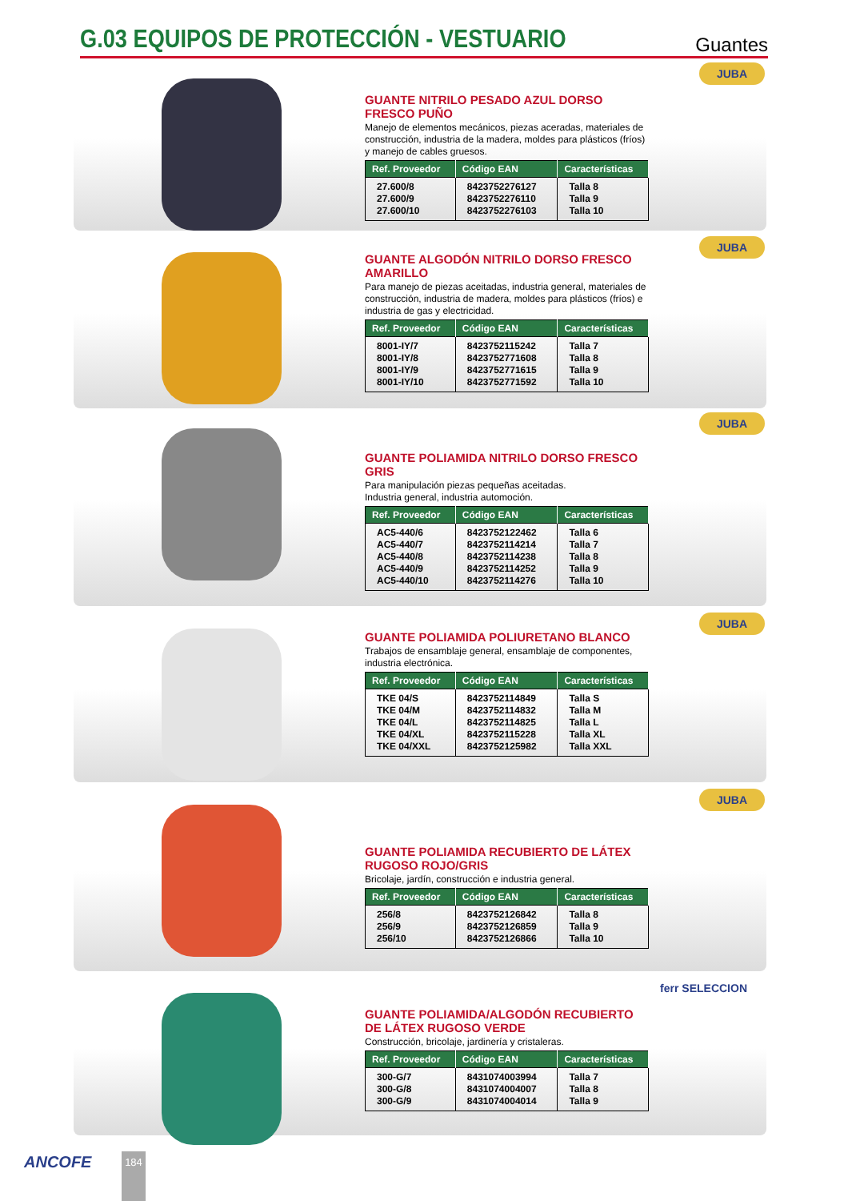G.03 EQUIPOS DE PROTECCIÓN - VESTUARIO
Guantes
JUBA
GUANTE NITRILO PESADO AZUL DORSO FRESCO PUÑO
Manejo de elementos mecánicos, piezas aceradas, materiales de construcción, industria de la madera, moldes para plásticos (fríos) y manejo de cables gruesos.
| Ref. Proveedor | Código EAN | Características |
| --- | --- | --- |
| 27.600/8 27.600/9 27.600/10 | 8423752276127 8423752276110 8423752276103 | Talla 8 Talla 9 Talla 10 |
JUBA
GUANTE ALGODÓN NITRILO DORSO FRESCO AMARILLO
Para manejo de piezas aceitadas, industria general, materiales de construcción, industria de madera, moldes para plásticos (fríos) e industria de gas y electricidad.
| Ref. Proveedor | Código EAN | Características |
| --- | --- | --- |
| 8001-IY/7 8001-IY/8 8001-IY/9 8001-IY/10 | 8423752115242 8423752771608 8423752771615 8423752771592 | Talla 7 Talla 8 Talla 9 Talla 10 |
JUBA
GUANTE POLIAMIDA NITRILO DORSO FRESCO GRIS
Para manipulación piezas pequeñas aceitadas.
Industria general, industria automoción.
| Ref. Proveedor | Código EAN | Características |
| --- | --- | --- |
| AC5-440/6 AC5-440/7 AC5-440/8 AC5-440/9 AC5-440/10 | 8423752122462 8423752114214 8423752114238 8423752114252 8423752114276 | Talla 6 Talla 7 Talla 8 Talla 9 Talla 10 |
JUBA
GUANTE POLIAMIDA POLIURETANO BLANCO
Trabajos de ensamblaje general, ensamblaje de componentes, industria electrónica.
| Ref. Proveedor | Código EAN | Características |
| --- | --- | --- |
| TKE 04/S TKE 04/M TKE 04/L TKE 04/XL TKE 04/XXL | 8423752114849 8423752114832 8423752114825 8423752115228 8423752125982 | Talla S Talla M Talla L Talla XL Talla XXL |
JUBA
GUANTE POLIAMIDA RECUBIERTO DE LÁTEX RUGOSO ROJO/GRIS
Bricolaje, jardín, construcción e industria general.
| Ref. Proveedor | Código EAN | Características |
| --- | --- | --- |
| 256/8 256/9 256/10 | 8423752126842 8423752126859 8423752126866 | Talla 8 Talla 9 Talla 10 |
ferr SELECCION
GUANTE POLIAMIDA/ALGODÓN RECUBIERTO DE LÁTEX RUGOSO VERDE
Construcción, bricolaje, jardinería y cristaleras.
| Ref. Proveedor | Código EAN | Características |
| --- | --- | --- |
| 300-G/7 300-G/8 300-G/9 | 8431074003994 8431074004007 8431074004014 | Talla 7 Talla 8 Talla 9 |
ANCOFE 184